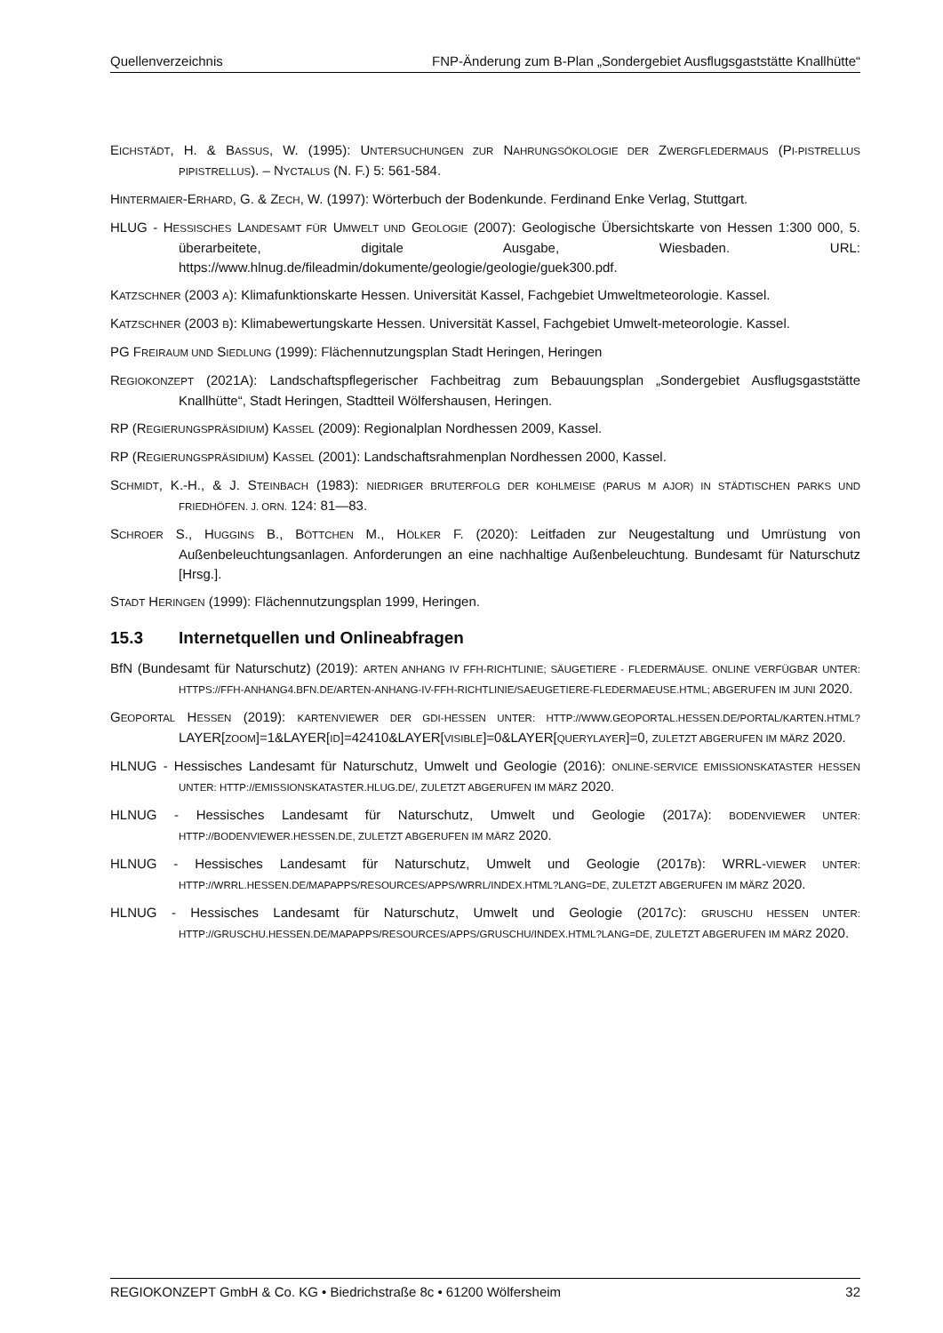Quellenverzeichnis FNP-Änderung zum B-Plan „Sondergebiet Ausflugsgaststätte Knallhütte“
EICHSTÄDT, H. & BASSUS, W. (1995): UNTERSUCHUNGEN ZUR NAHRUNGSÖKOLOGIE DER ZWERGFLEDERMAUS (PI-PISTRELLUS PIPISTRELLUS). – NYCTALUS (N. F.) 5: 561-584.
HINTERMAIER-ERHARD, G. & ZECH, W. (1997): Wörterbuch der Bodenkunde. Ferdinand Enke Verlag, Stuttgart.
HLUG - HESSISCHES LANDESAMT FÜR UMWELT UND GEOLOGIE (2007): Geologische Übersichtskarte von Hessen 1:300 000, 5. überarbeitete, digitale Ausgabe, Wiesbaden. URL: https://www.hlnug.de/fileadmin/dokumente/geologie/geologie/guek300.pdf.
KATZSCHNER (2003 A): Klimafunktionskarte Hessen. Universität Kassel, Fachgebiet Umweltmeteorologie. Kassel.
KATZSCHNER (2003 B): Klimabewertungskarte Hessen. Universität Kassel, Fachgebiet Umwelt-meteorologie. Kassel.
PG FREIRAUM UND SIEDLUNG (1999): Flächennutzungsplan Stadt Heringen, Heringen
REGIOKONZEPT (2021A): Landschaftspflegerischer Fachbeitrag zum Bebauungsplan „Sondergebiet Ausflugsgaststätte Knallhütte“, Stadt Heringen, Stadtteil Wölfershausen, Heringen.
RP (REGIERUNGSPRÄSIDIUM) KASSEL (2009): Regionalplan Nordhessen 2009, Kassel.
RP (REGIERUNGSPRÄSIDIUM) KASSEL (2001): Landschaftsrahmenplan Nordhessen 2000, Kassel.
SCHMIDT, K.-H., & J. STEINBACH (1983): NIEDRIGER BRUTERFOLG DER KOHLMEISE (PARUS M AJOR) IN STÄDTISCHEN PARKS UND FRIEDHÖFEN. J. ORN. 124: 81—83.
SCHROER S., HUGGINS B., BÖTTCHEN M., HÖLKER F. (2020): Leitfaden zur Neugestaltung und Umrüstung von Außenbeleuchtungsanlagen. Anforderungen an eine nachhaltige Außenbeleuchtung. Bundesamt für Naturschutz [Hrsg.].
STADT HERINGEN (1999): Flächennutzungsplan 1999, Heringen.
15.3 Internetquellen und Onlineabfragen
BfN (Bundesamt für Naturschutz) (2019): ARTEN ANHANG IV FFH-RICHTLINIE; SÄUGETIERE - FLEDERMÄUSE. ONLINE VERFÜGBAR UNTER: HTTPS://FFH-ANHANG4.BFN.DE/ARTEN-ANHANG-IV-FFH-RICHTLINIE/SAEUGETIERE-FLEDERMAEUSE.HTML; ABGERUFEN IM JUNI 2020.
GEOPORTAL HESSEN (2019): KARTENVIEWER DER GDI-HESSEN UNTER: HTTP://WWW.GEOPORTAL.HESSEN.DE/PORTAL/KARTEN.HTML?LAYER[ZOOM]=1&LAYER[ID]=42410&LAYER[VISIBLE]=0&LAYER[QUERYLAYER]=0, ZULETZT ABGERUFEN IM MÄRZ 2020.
HLNUG - Hessisches Landesamt für Naturschutz, Umwelt und Geologie (2016): ONLINE-SERVICE EMISSIONSKATASTER HESSEN UNTER: HTTP://EMISSIONSKATASTER.HLUG.DE/, ZULETZT ABGERUFEN IM MÄRZ 2020.
HLNUG - Hessisches Landesamt für Naturschutz, Umwelt und Geologie (2017A): BODENVIEWER UNTER: HTTP://BODENVIEWER.HESSEN.DE, ZULETZT ABGERUFEN IM MÄRZ 2020.
HLNUG - Hessisches Landesamt für Naturschutz, Umwelt und Geologie (2017B): WRRL-VIEWER UNTER: HTTP://WRRL.HESSEN.DE/MAPAPPS/RESOURCES/APPS/WRRL/INDEX.HTML?LANG=DE, ZULETZT ABGERUFEN IM MÄRZ 2020.
HLNUG - Hessisches Landesamt für Naturschutz, Umwelt und Geologie (2017C): GRUSCHU HESSEN UNTER: HTTP://GRUSCHU.HESSEN.DE/MAPAPPS/RESOURCES/APPS/GRUSCHU/INDEX.HTML?LANG=DE, ZULETZT ABGERUFEN IM MÄRZ 2020.
REGIOKONZEPT GmbH & Co. KG • Biedrichstraße 8c • 61200 Wölfersheim 32